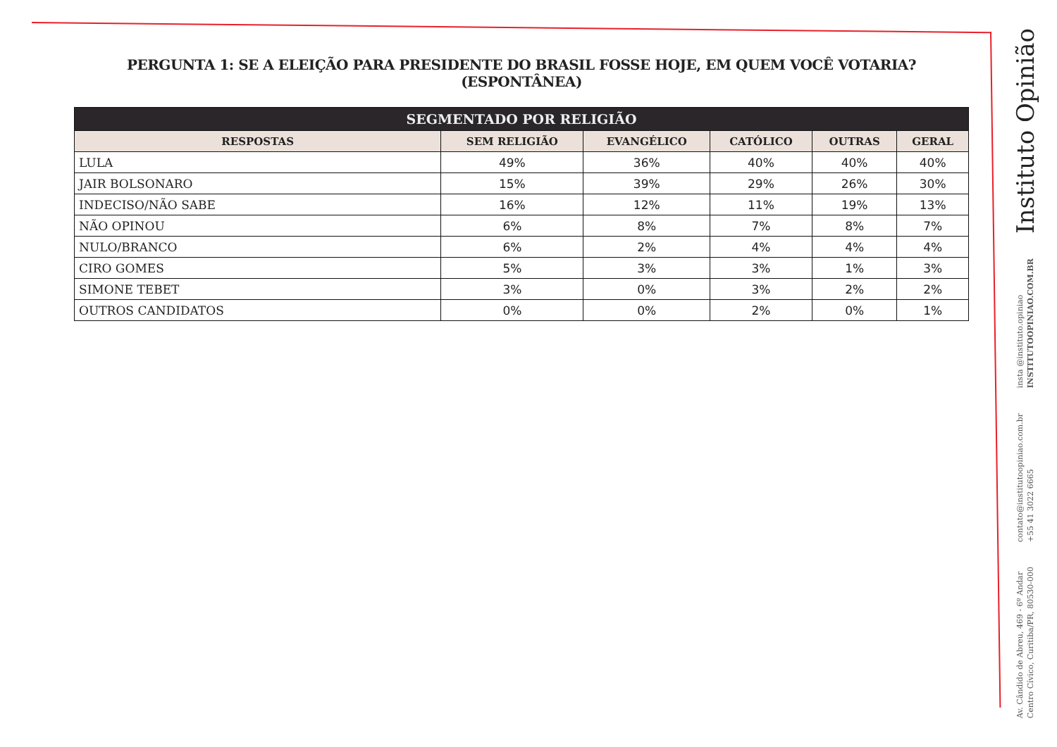PERGUNTA 1: SE A ELEIÇÃO PARA PRESIDENTE DO BRASIL FOSSE HOJE, EM QUEM VOCÊ VOTARIA? (ESPONTÂNEA)
| SEGMENTADO POR RELIGIÃO | | | | | |
| --- | --- | --- | --- | --- | --- |
| RESPOSTAS | SEM RELIGIÃO | EVANGÉLICO | CATÓLICO | OUTRAS | GERAL |
| LULA | 49% | 36% | 40% | 40% | 40% |
| JAIR BOLSONARO | 15% | 39% | 29% | 26% | 30% |
| INDECISO/NÃO SABE | 16% | 12% | 11% | 19% | 13% |
| NÃO OPINOU | 6% | 8% | 7% | 8% | 7% |
| NULO/BRANCO | 6% | 2% | 4% | 4% | 4% |
| CIRO GOMES | 5% | 3% | 3% | 1% | 3% |
| SIMONE TEBET | 3% | 0% | 3% | 2% | 2% |
| OUTROS CANDIDATOS | 0% | 0% | 2% | 0% | 1% |
Instituto Opinião
insta @instituto.opiniao
INSTITUTOOPINIAO.COM.BR
contato@institutoopiniao.com.br
+55 41 3022 6665
Av. Cândido de Abreu, 469 - 6º Andar
Centro Cívico, Curitiba/PR, 80530-000